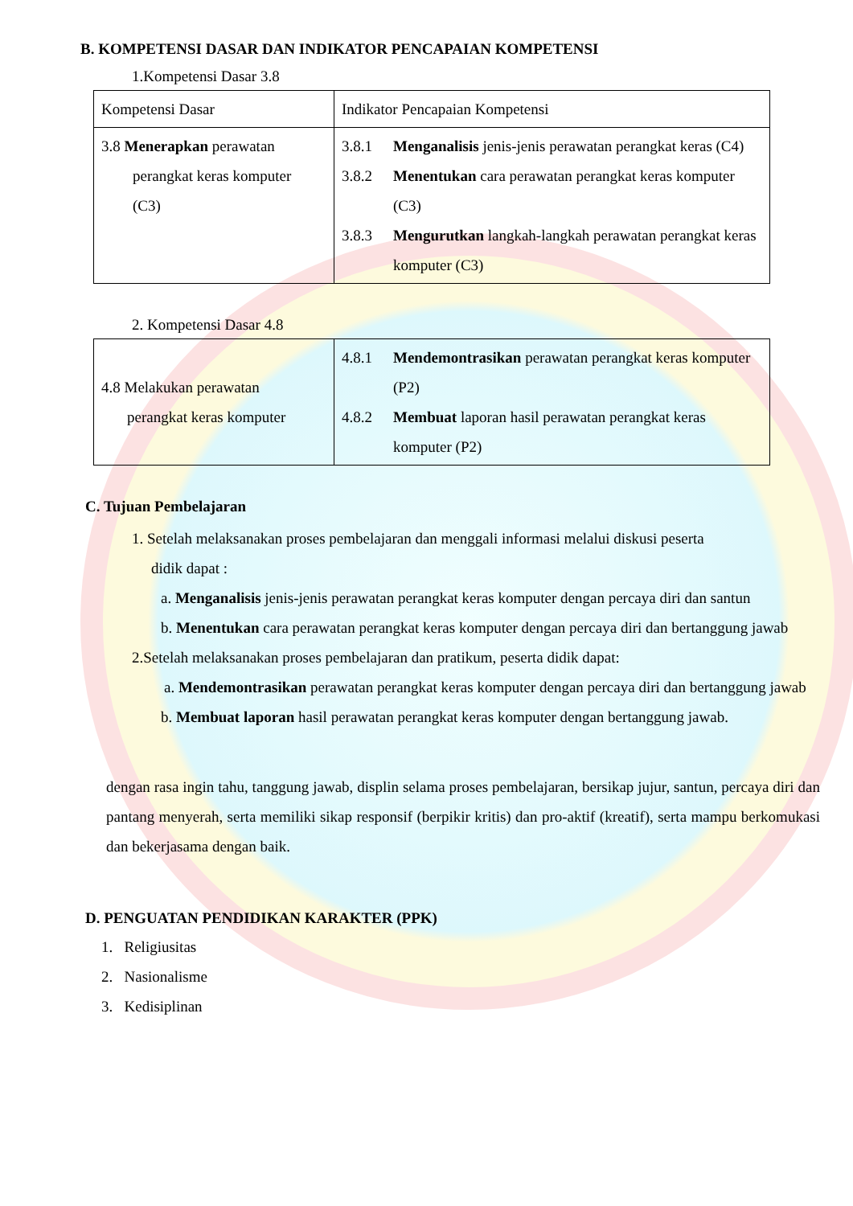B. KOMPETENSI DASAR DAN INDIKATOR PENCAPAIAN KOMPETENSI
1.Kompetensi Dasar 3.8
| Kompetensi Dasar | Indikator Pencapaian Kompetensi |
| 3.8 Menerapkan perawatan perangkat keras komputer (C3) | 3.8.1 Menganalisis jenis-jenis perawatan perangkat keras (C4) 3.8.2 Menentukan cara perawatan perangkat keras komputer (C3) 3.8.3 Mengurutkan langkah-langkah perawatan perangkat keras komputer (C3) |
2. Kompetensi Dasar 4.8
| 4.8 Melakukan perawatan perangkat keras komputer | 4.8.1 Mendemontrasikan perawatan perangkat keras komputer (P2) 4.8.2 Membuat laporan hasil perawatan perangkat keras komputer (P2) |
C. Tujuan Pembelajaran
1. Setelah melaksanakan proses pembelajaran dan menggali informasi melalui diskusi peserta
didik dapat :
a. Menganalisis jenis-jenis perawatan perangkat keras komputer dengan percaya diri dan santun
b. Menentukan cara perawatan perangkat keras komputer dengan percaya diri dan bertanggung jawab
2.Setelah melaksanakan proses pembelajaran dan pratikum, peserta didik dapat:
a. Mendemontrasikan perawatan perangkat keras komputer dengan percaya diri dan bertanggung jawab
b. Membuat laporan hasil perawatan perangkat keras komputer dengan bertanggung jawab.
dengan rasa ingin tahu, tanggung jawab, displin selama proses pembelajaran, bersikap jujur, santun, percaya diri dan pantang menyerah, serta memiliki sikap responsif (berpikir kritis) dan pro-aktif (kreatif), serta mampu berkomukasi dan bekerjasama dengan baik.
D. PENGUATAN PENDIDIKAN KARAKTER (PPK)
1. Religiusitas
2. Nasionalisme
3. Kedisiplinan